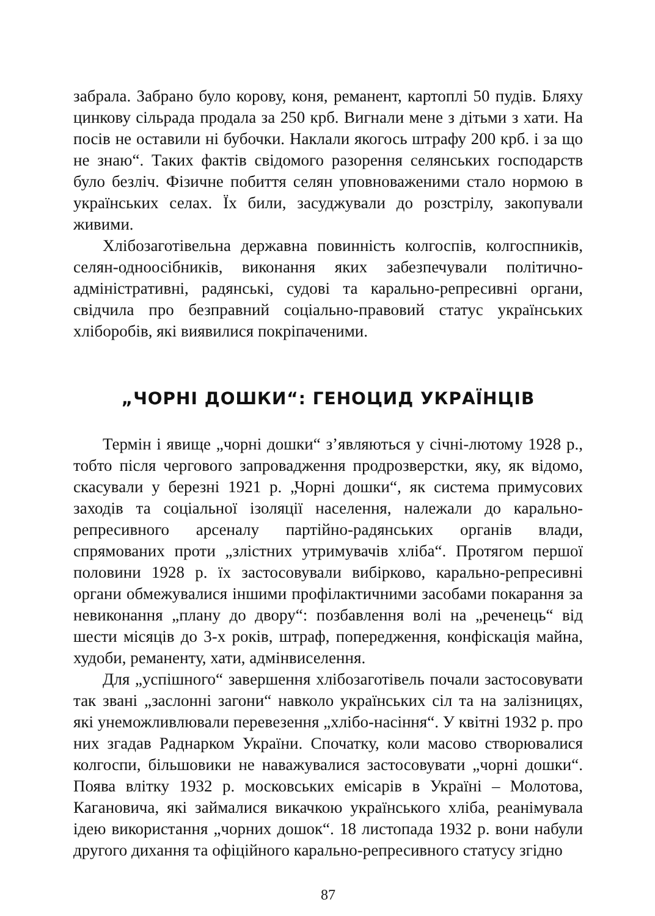забрала. Забрано було корову, коня, реманент, картоплі 50 пудів. Бляху цинкову сільрада продала за 250 крб. Вигнали мене з дітьми з хати. На посів не оставили ні бубочки. Наклали якогось штрафу 200 крб. і за що не знаю“. Таких фактів свідомого разорення селянських господарств було безліч. Фізичне побиття селян уповноваженими стало нормою в українських селах. Їх били, засуджували до розстрілу, закопували живими.
Хлібозаготівельна державна повинність колгоспів, колгоспників, селян-одноосібників, виконання яких забезпечували політично-адміністративні, радянські, судові та карально-репресивні органи, свідчила про безправний соціально-правовий статус українських хліборобів, які виявилися покріпаченими.
„ЧОРНІ ДОШКИ“: ГЕНОЦИД УКРАЇНЦІВ
Термін і явище „чорні дошки“ з’являються у січні-лютому 1928 р., тобто після чергового запровадження продрозверстки, яку, як відомо, скасували у березні 1921 р. „Чорні дошки“, як система примусових заходів та соціальної ізоляції населення, належали до карально-репресивного арсеналу партійно-радянських органів влади, спрямованих проти „злістних утримувачів хліба“. Протягом першої половини 1928 р. їх застосовували вибірково, карально-репресивні органи обмежувалися іншими профілактичними засобами покарання за невиконання „плану до двору“: позбавлення волі на „реченець“ від шести місяців до 3-х років, штраф, попередження, конфіскація майна, худоби, реманенту, хати, адмінвиселення.
Для „успішного“ завершення хлібозаготівель почали застосовувати так звані „заслонні загони“ навколо українських сіл та на залізницях, які унеможливлювали перевезення „хлібо-насіння“. У квітні 1932 р. про них згадав Раднарком України. Спочатку, коли масово створювалися колгоспи, більшовики не наважувалися застосовувати „чорні дошки“. Поява влітку 1932 р. московських емісарів в Україні – Молотова, Кагановича, які займалися викачкою українського хліба, реанімувала ідею використання „чорних дошок“. 18 листопада 1932 р. вони набули другого дихання та офіційного карально-репресивного статусу згідно
87